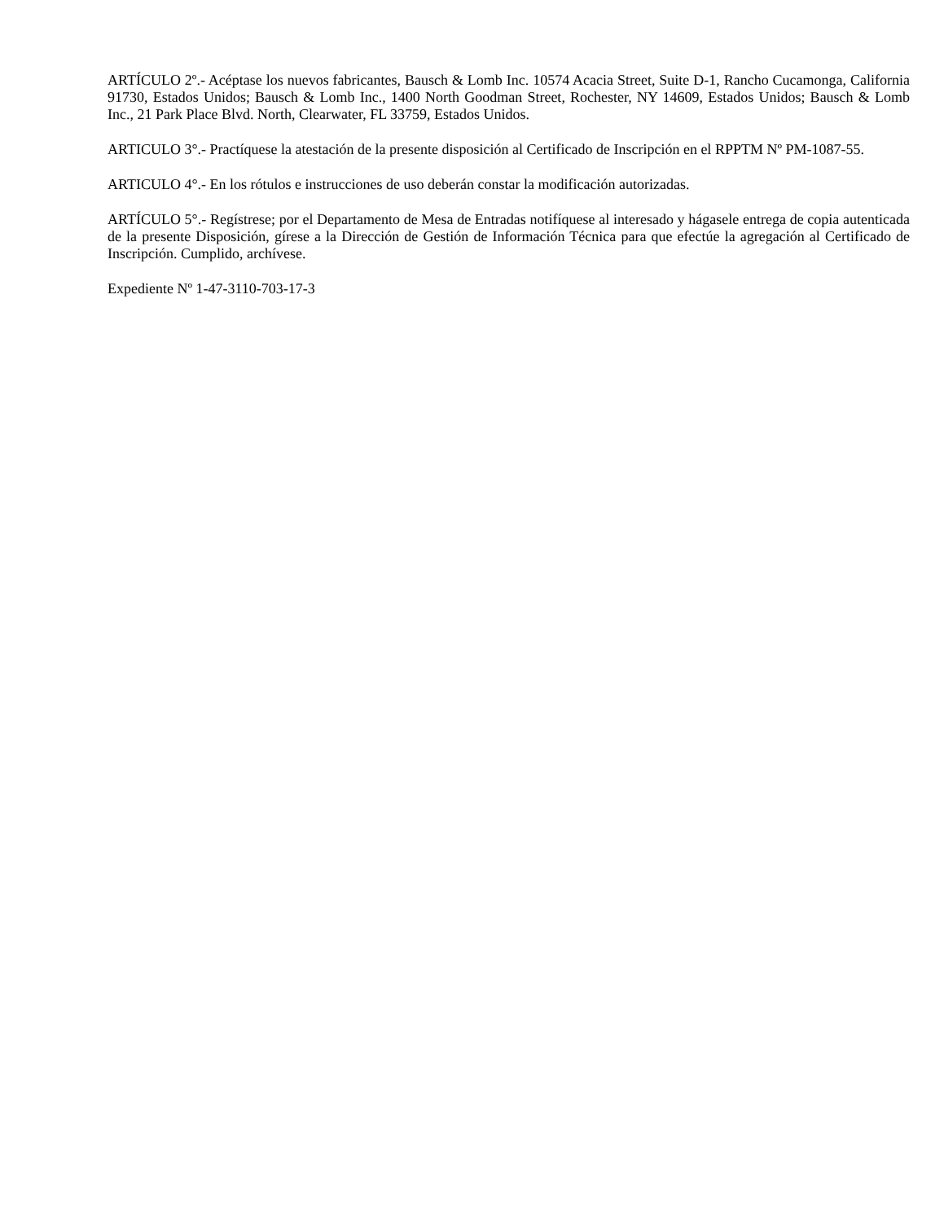ARTÍCULO 2º.- Acéptase los nuevos fabricantes, Bausch & Lomb Inc. 10574 Acacia Street, Suite D-1, Rancho Cucamonga, California 91730, Estados Unidos; Bausch & Lomb Inc., 1400 North Goodman Street, Rochester, NY 14609, Estados Unidos; Bausch & Lomb Inc., 21 Park Place Blvd. North, Clearwater, FL 33759, Estados Unidos.
ARTICULO 3°.- Practíquese la atestación de la presente disposición al Certificado de Inscripción en el RPPTM Nº PM-1087-55.
ARTICULO 4°.- En los rótulos e instrucciones de uso deberán constar la modificación autorizadas.
ARTÍCULO 5°.- Regístrese; por el Departamento de Mesa de Entradas notifíquese al interesado y hágasele entrega de copia autenticada de la presente Disposición, gírese a la Dirección de Gestión de Información Técnica para que efectúe la agregación al Certificado de Inscripción. Cumplido, archívese.
Expediente Nº 1-47-3110-703-17-3